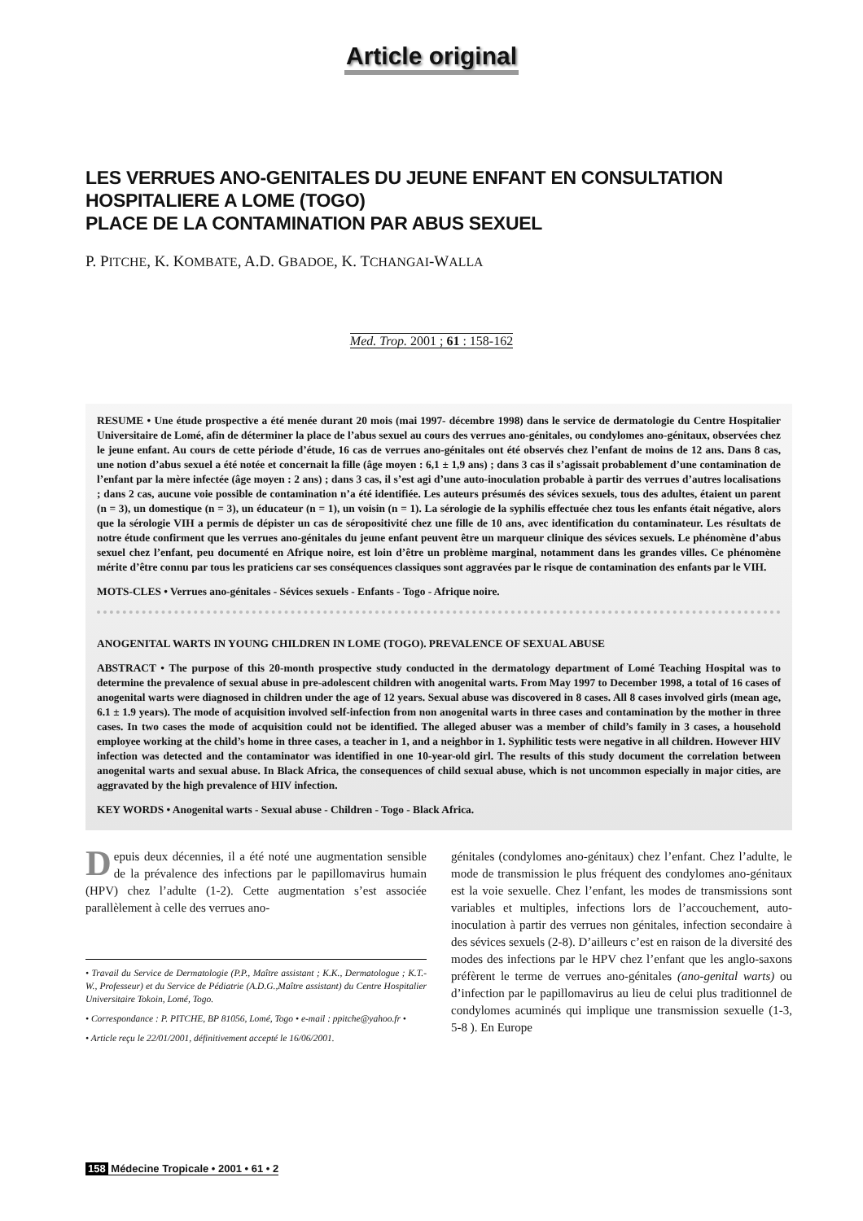Article original
LES VERRUES ANO-GENITALES DU JEUNE ENFANT EN CONSULTATION
HOSPITALIERE A LOME (TOGO)
PLACE DE LA CONTAMINATION PAR ABUS SEXUEL
P. PITCHE, K. KOMBATE, A.D. GBADOE, K. TCHANGAI-WALLA
Med. Trop. 2001 ; 61 : 158-162
RESUME • Une étude prospective a été menée durant 20 mois (mai 1997- décembre 1998) dans le service de dermatologie du Centre Hospitalier Universitaire de Lomé, afin de déterminer la place de l’abus sexuel au cours des verrues ano-génitales, ou condylomes ano-génitaux, observées chez le jeune enfant. Au cours de cette période d’étude, 16 cas de verrues ano-génitales ont été observés chez l’enfant de moins de 12 ans. Dans 8 cas, une notion d’abus sexuel a été notée et concernait la fille (âge moyen : 6,1 ± 1,9 ans) ; dans 3 cas il s’agissait probablement d’une contamination de l’enfant par la mère infectée (âge moyen : 2 ans) ; dans 3 cas, il s’est agi d’une auto-inoculation probable à partir des verrues d’autres localisations ; dans 2 cas, aucune voie possible de contamination n’a été identifiée. Les auteurs présumés des sévices sexuels, tous des adultes, étaient un parent (n = 3), un domestique (n = 3), un éducateur (n = 1), un voisin (n = 1). La sérologie de la syphilis effectuée chez tous les enfants était négative, alors que la sérologie VIH a permis de dépister un cas de séropositivité chez une fille de 10 ans, avec identification du contaminateur. Les résultats de notre étude confirment que les verrues ano-génitales du jeune enfant peuvent être un marqueur clinique des sévices sexuels. Le phénomène d’abus sexuel chez l’enfant, peu documenté en Afrique noire, est loin d’être un problème marginal, notamment dans les grandes villes. Ce phénomène mérite d’être connu par tous les praticiens car ses conséquences classiques sont aggravées par le risque de contamination des enfants par le VIH.
MOTS-CLES • Verrues ano-génitales - Sévices sexuels - Enfants - Togo - Afrique noire.
ANOGENITAL WARTS IN YOUNG CHILDREN IN LOME (TOGO). PREVALENCE OF SEXUAL ABUSE
ABSTRACT • The purpose of this 20-month prospective study conducted in the dermatology department of Lomé Teaching Hospital was to determine the prevalence of sexual abuse in pre-adolescent children with anogenital warts. From May 1997 to December 1998, a total of 16 cases of anogenital warts were diagnosed in children under the age of 12 years. Sexual abuse was discovered in 8 cases. All 8 cases involved girls (mean age, 6.1 ± 1.9 years). The mode of acquisition involved self-infection from non anogenital warts in three cases and contamination by the mother in three cases. In two cases the mode of acquisition could not be identified. The alleged abuser was a member of child’s family in 3 cases, a household employee working at the child’s home in three cases, a teacher in 1, and a neighbor in 1. Syphilitic tests were negative in all children. However HIV infection was detected and the contaminator was identified in one 10-year-old girl. The results of this study document the correlation between anogenital warts and sexual abuse. In Black Africa, the consequences of child sexual abuse, which is not uncommon especially in major cities, are aggravated by the high prevalence of HIV infection.
KEY WORDS • Anogenital warts - Sexual abuse - Children - Togo - Black Africa.
Depuis deux décennies, il a été noté une augmentation sensible de la prévalence des infections par le papillomavirus humain (HPV) chez l’adulte (1-2). Cette augmentation s’est associée parallèlement à celle des verrues ano-
• Travail du Service de Dermatologie (P.P., Maître assistant ; K.K., Dermatologue ; K.T.-W., Professeur) et du Service de Pédiatrie (A.D.G.,Maître assistant) du Centre Hospitalier Universitaire Tokoin, Lomé, Togo.
• Correspondance : P. PITCHE, BP 81056, Lomé, Togo • e-mail : ppitche@yahoo.fr •
• Article reçu le 22/01/2001, définitivement accepté le 16/06/2001.
génitales (condylomes ano-génitaux) chez l’enfant. Chez l’adulte, le mode de transmission le plus fréquent des condylomes ano-génitaux est la voie sexuelle. Chez l’enfant, les modes de transmissions sont variables et multiples, infections lors de l’accouchement, auto-inoculation à partir des verrues non génitales, infection secondaire à des sévices sexuels (2-8). D’ailleurs c’est en raison de la diversité des modes des infections par le HPV chez l’enfant que les anglo-saxons préfèrent le terme de verrues ano-génitales (ano-genital warts) ou d’infection par le papillomavirus au lieu de celui plus traditionnel de condylomes acuminés qui implique une transmission sexuelle (1-3, 5-8 ). En Europe
158 Médecine Tropicale • 2001 • 61 • 2